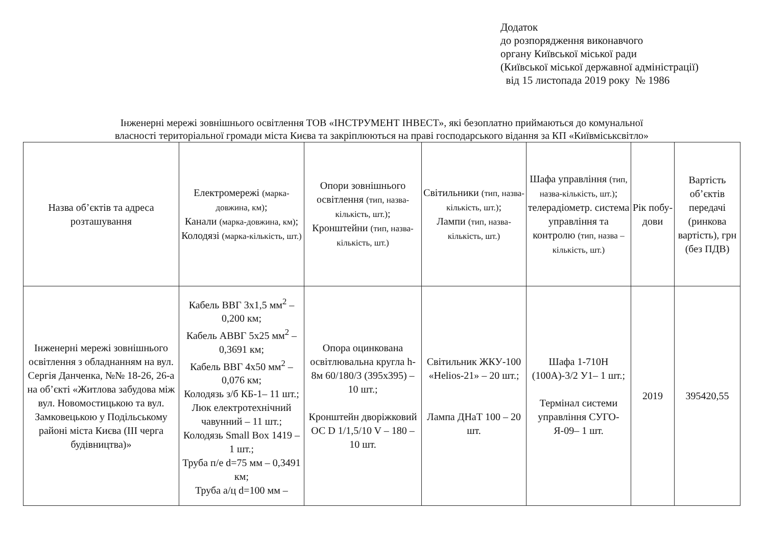Додаток
до розпорядження виконавчого
органу Київської міської ради
(Київської міської державної адміністрації)
від 15 листопада 2019 року № 1986
Інженерні мережі зовнішнього освітлення ТОВ «ІНСТРУМЕНТ ІНВЕСТ», які безоплатно приймаються до комунальної
власності територіальної громади міста Києва та закріплюються на праві господарського відання за КП «Київміськсвітло»
| Назва об’єктів та адреса розташування | Електромережі (марка-довжина, км) ; Канали (марка-довжина, км) ; Колодязі (марка-кількість, шт.) | Опори зовнішнього освітлення (тип, назва-кількість, шт.) ; Кронштейни (тип, назва-кількість, шт.) | Світильники (тип, назва-кількість, шт.) ; Лампи (тип, назва-кількість, шт.) | Шафа управління (тип, назва-кількість, шт.) ; телерадіометр. система управління та контролю (тип, назва – кількість, шт.) | Рік побу-дови | Вартість об’єктів передачі (ринкова вартість), грн (без ПДВ) |
| --- | --- | --- | --- | --- | --- | --- |
| Інженерні мережі зовнішнього освітлення з обладнанням на вул. Сергія Данченка, №№ 18-26, 26-а на об’єкті «Житлова забудова між вул. Новомостицькою та вул. Замковецькою у Подільському районі міста Києва (ІІІ черга будівництва)» | Кабель ВВГ 3х1,5 мм<sup>2</sup> – 0,200 км; Кабель АВВГ 5х25 мм<sup>2</sup> – 0,3691 км; Кабель ВВГ 4х50 мм<sup>2</sup> – 0,076 км; Колодязь з/б КБ-1– 11 шт.; Люк електротехнічний чавунний – 11 шт.; Колодязь Small Box 1419 – 1 шт.; Труба п/е d=75 мм – 0,3491 км; Труба а/ц d=100 мм – | Опора оцинкована освітлювальна кругла h-8м 60/180/3 (395х395) – 10 шт.; Кронштейн дворіжковий ОС D 1/1,5/10 V – 180 – 10 шт. | Світильник ЖКУ-100 «Helios-21» – 20 шт.; Лампа ДНаТ 100 – 20 шт. | Шафа 1-710Н (100А)-3/2 У1– 1 шт.; Термінал системи управління СУГО-Я-09– 1 шт. | 2019 | 395420,55 |